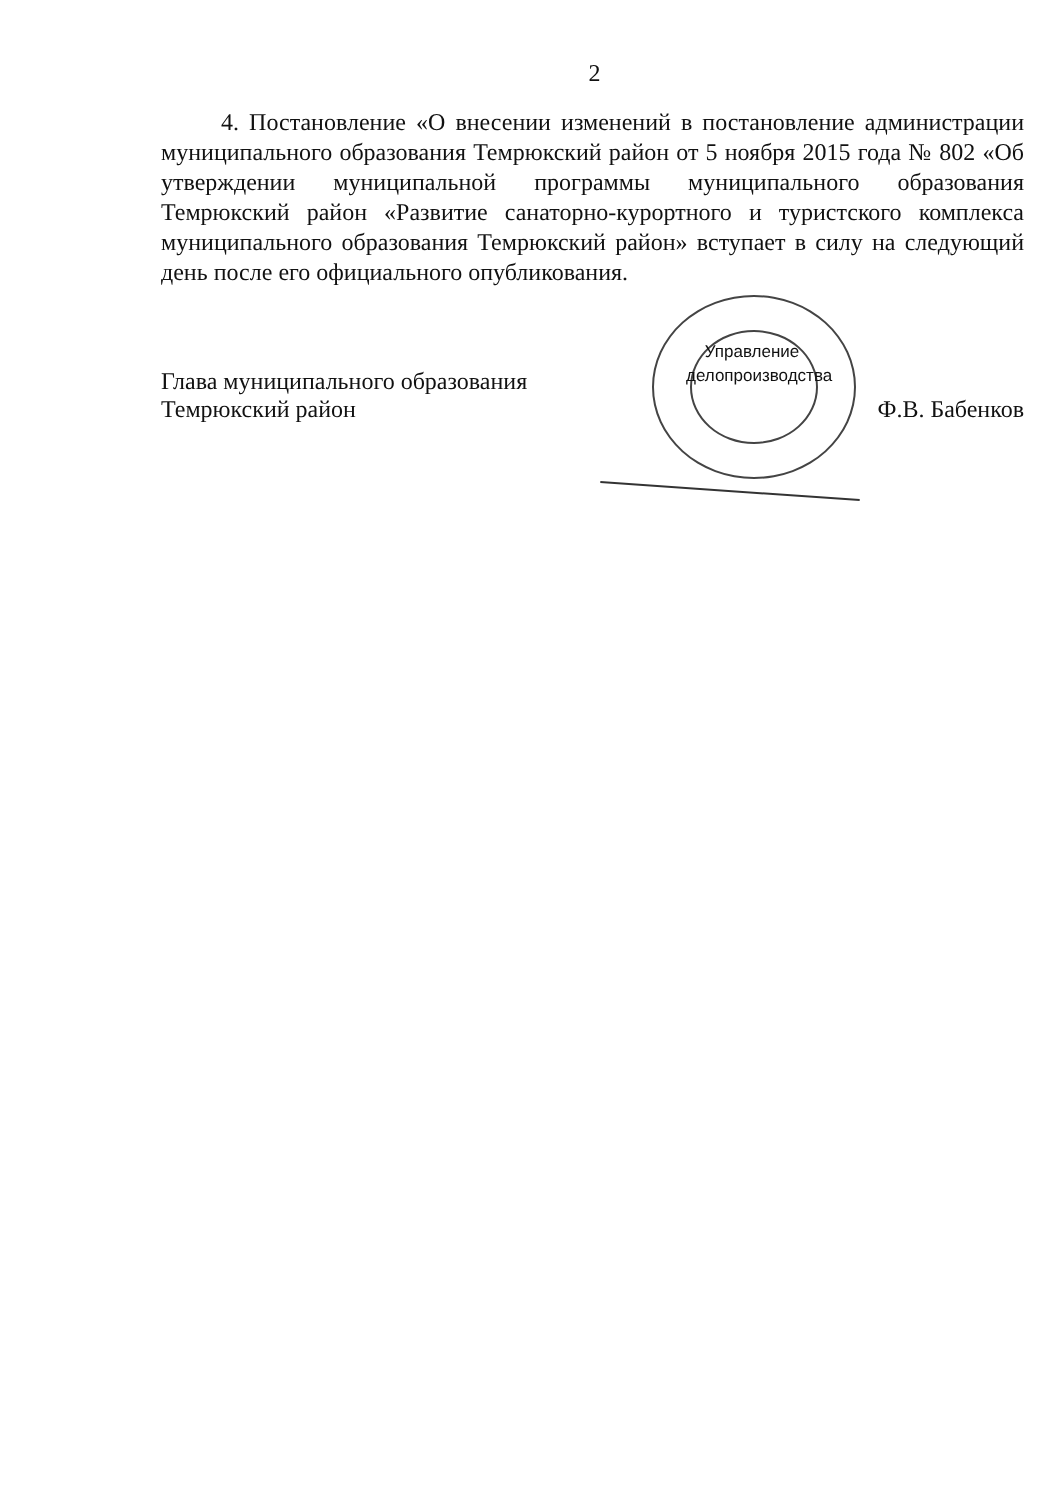2
4. Постановление «О внесении изменений в постановление администрации муниципального образования Темрюкский район от 5 ноября 2015 года № 802 «Об утверждении муниципальной программы муниципального образования Темрюкский район «Развитие санаторно-курортного и туристского комплекса муниципального образования Темрюкский район» вступает в силу на следующий день после его официального опубликования.
Управление делопроизводства
Глава муниципального образования
Темрюкский район
Ф.В. Бабенков